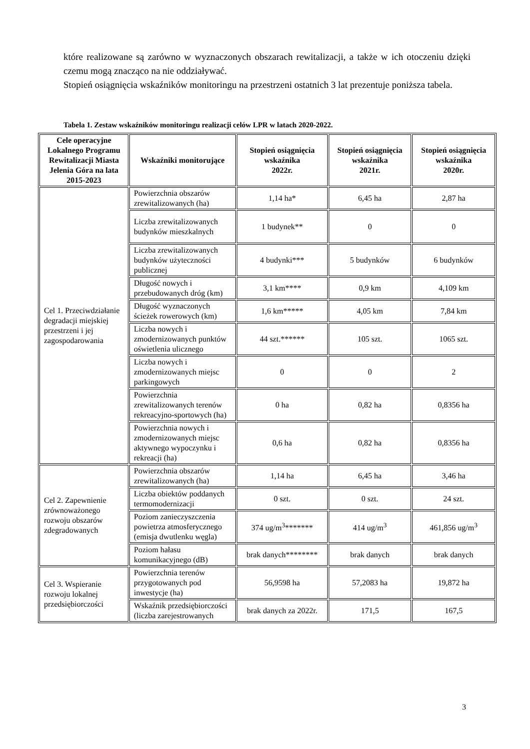które realizowane są zarówno w wyznaczonych obszarach rewitalizacji, a także w ich otoczeniu dzięki czemu mogą znacząco na nie oddziaływać.
Stopień osiągnięcia wskaźników monitoringu na przestrzeni ostatnich 3 lat prezentuje poniższa tabela.
Tabela 1. Zestaw wskaźników monitoringu realizacji celów LPR w latach 2020-2022.
| Cele operacyjne Lokalnego Programu Rewitalizacji Miasta Jelenia Góra na lata 2015-2023 | Wskaźniki monitorujące | Stopień osiągnięcia wskaźnika 2022r. | Stopień osiągnięcia wskaźnika 2021r. | Stopień osiągnięcia wskaźnika 2020r. |
| --- | --- | --- | --- | --- |
| Cel 1. Przeciwdziałanie degradacji miejskiej przestrzeni i jej zagospodarowania | Powierzchnia obszarów zrewitalizowanych (ha) | 1,14 ha* | 6,45 ha | 2,87 ha |
| | Liczba zrewitalizowanych budynków mieszkalnych | 1 budynek** | 0 | 0 |
| | Liczba zrewitalizowanych budynków użyteczności publicznej | 4 budynki*** | 5 budynków | 6 budynków |
| | Długość nowych i przebudowanych dróg (km) | 3,1 km**** | 0,9 km | 4,109 km |
| | Długość wyznaczonych ścieżek rowerowych (km) | 1,6 km***** | 4,05 km | 7,84 km |
| | Liczba nowych i zmodernizowanych punktów oświetlenia ulicznego | 44 szt.****** | 105 szt. | 1065 szt. |
| | Liczba nowych i zmodernizowanych miejsc parkingowych | 0 | 0 | 2 |
| | Powierzchnia zrewitalizowanych terenów rekreacyjno-sportowych (ha) | 0 ha | 0,82 ha | 0,8356 ha |
| | Powierzchnia nowych i zmodernizowanych miejsc aktywnego wypoczynku i rekreacji (ha) | 0,6 ha | 0,82 ha | 0,8356 ha |
| Cel 2. Zapewnienie zrównoważonego rozwoju obszarów zdegradowanych | Powierzchnia obszarów zrewitalizowanych (ha) | 1,14 ha | 6,45 ha | 3,46 ha |
| | Liczba obiektów poddanych termomodernizacji | 0 szt. | 0 szt. | 24 szt. |
| | Poziom zanieczyszczenia powietrza atmosferycznego (emisja dwutlenku węgla) | 374 ug/m<sup>3</sup>******* | 414 ug/m<sup>3</sup> | 461,856 ug/m<sup>3</sup> |
| | Poziom hałasu komunikacyjnego (dB) | brak danych******** | brak danych | brak danych |
| Cel 3. Wspieranie rozwoju lokalnej przedsiębiorczości | Powierzchnia terenów przygotowanych pod inwestycje (ha) | 56,9598 ha | 57,2083 ha | 19,872 ha |
| | Wskaźnik przedsiębiorczości (liczba zarejestrowanych | brak danych za 2022r. | 171,5 | 167,5 |
3